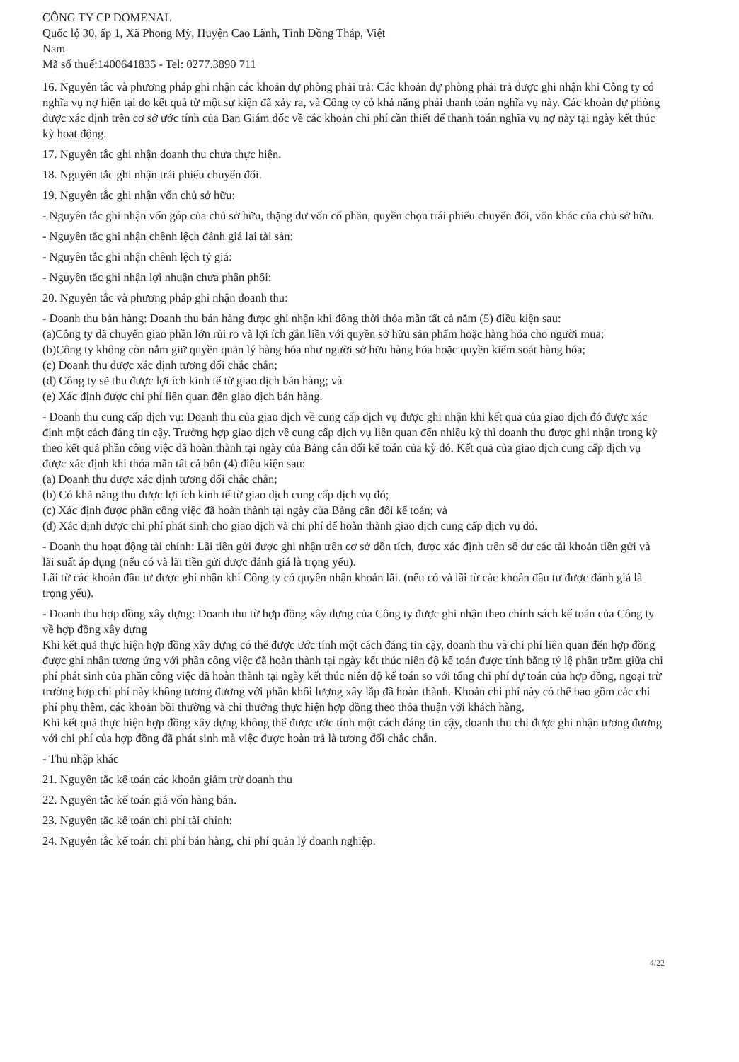CÔNG TY CP DOMENAL
Quốc lộ 30, ấp 1, Xã Phong Mỹ, Huyện Cao Lãnh, Tỉnh Đồng Tháp, Việt
Nam
Mã số thuế:1400641835 - Tel: 0277.3890 711
16. Nguyên tắc và phương pháp ghi nhận các khoản dự phòng phải trả: Các khoản dự phòng phải trả được ghi nhận khi Công ty có nghĩa vụ nợ hiện tại do kết quả từ một sự kiện đã xảy ra, và Công ty có khả năng phải thanh toán nghĩa vụ này. Các khoản dự phòng được xác định trên cơ sở ước tính của Ban Giám đốc về các khoản chi phí cần thiết để thanh toán nghĩa vụ nợ này tại ngày kết thúc kỳ hoạt động.
17. Nguyên tắc ghi nhận doanh thu chưa thực hiện.
18. Nguyên tắc ghi nhận trái phiếu chuyển đổi.
19. Nguyên tắc ghi nhận vốn chủ sở hữu:
- Nguyên tắc ghi nhận vốn góp của chủ sở hữu, thặng dư vốn cổ phần, quyền chọn trái phiếu chuyển đổi, vốn khác của chủ sở hữu.
- Nguyên tắc ghi nhận chênh lệch đánh giá lại tài sản:
- Nguyên tắc ghi nhận chênh lệch tỷ giá:
- Nguyên tắc ghi nhận lợi nhuận chưa phân phối:
20. Nguyên tắc và phương pháp ghi nhận doanh thu:
- Doanh thu bán hàng: Doanh thu bán hàng được ghi nhận khi đồng thời thỏa mãn tất cả năm (5) điều kiện sau:
(a)Công ty đã chuyển giao phần lớn rủi ro và lợi ích gắn liền với quyền sở hữu sản phẩm hoặc hàng hóa cho người mua;
(b)Công ty không còn nắm giữ quyền quản lý hàng hóa như người sở hữu hàng hóa hoặc quyền kiểm soát hàng hóa;
(c) Doanh thu được xác định tương đối chắc chắn;
(d) Công ty sẽ thu được lợi ích kinh tế từ giao dịch bán hàng; và
(e) Xác định được chi phí liên quan đến giao dịch bán hàng.
- Doanh thu cung cấp dịch vụ: Doanh thu của giao dịch về cung cấp dịch vụ được ghi nhận khi kết quả của giao dịch đó được xác định một cách đáng tin cậy. Trường hợp giao dịch về cung cấp dịch vụ liên quan đến nhiều kỳ thì doanh thu được ghi nhận trong kỳ theo kết quả phần công việc đã hoàn thành tại ngày của Bảng cân đối kế toán của kỳ đó. Kết quả của giao dịch cung cấp dịch vụ được xác định khi thỏa mãn tất cả bốn (4) điều kiện sau:
(a) Doanh thu được xác định tương đối chắc chắn;
(b) Có khả năng thu được lợi ích kinh tế từ giao dịch cung cấp dịch vụ đó;
(c) Xác định được phần công việc đã hoàn thành tại ngày của Bảng cân đối kế toán; và
(d) Xác định được chi phí phát sinh cho giao dịch và chi phí để hoàn thành giao dịch cung cấp dịch vụ đó.
- Doanh thu hoạt động tài chính: Lãi tiền gửi được ghi nhận trên cơ sở dồn tích, được xác định trên số dư các tài khoản tiền gửi và lãi suất áp dụng (nếu có và lãi tiền gửi được đánh giá là trọng yếu).
Lãi từ các khoản đầu tư được ghi nhận khi Công ty có quyền nhận khoản lãi. (nếu có và lãi từ các khoản đầu tư được đánh giá là trọng yếu).
- Doanh thu hợp đồng xây dựng: Doanh thu từ hợp đồng xây dựng của Công ty được ghi nhận theo chính sách kế toán của Công ty về hợp đồng xây dựng
Khi kết quả thực hiện hợp đồng xây dựng có thể được ước tính một cách đáng tin cậy, doanh thu và chi phí liên quan đến hợp đồng được ghi nhận tương ứng với phần công việc đã hoàn thành tại ngày kết thúc niên độ kế toán được tính bằng tỷ lệ phần trăm giữa chi phí phát sinh của phần công việc đã hoàn thành tại ngày kết thúc niên độ kế toán so với tổng chi phí dự toán của hợp đồng, ngoại trừ trường hợp chi phí này không tương đương với phần khối lượng xây lắp đã hoàn thành. Khoản chi phí này có thể bao gồm các chi phí phụ thêm, các khoản bồi thường và chi thưởng thực hiện hợp đồng theo thỏa thuận với khách hàng.
Khi kết quả thực hiện hợp đồng xây dựng không thể được ước tính một cách đáng tin cậy, doanh thu chỉ được ghi nhận tương đương với chi phí của hợp đồng đã phát sinh mà việc được hoàn trả là tương đối chắc chắn.
- Thu nhập khác
21. Nguyên tắc kế toán các khoản giảm trừ doanh thu
22. Nguyên tắc kế toán giá vốn hàng bán.
23. Nguyên tắc kế toán chi phí tài chính:
24. Nguyên tắc kế toán chi phí bán hàng, chi phí quản lý doanh nghiệp.
4/22